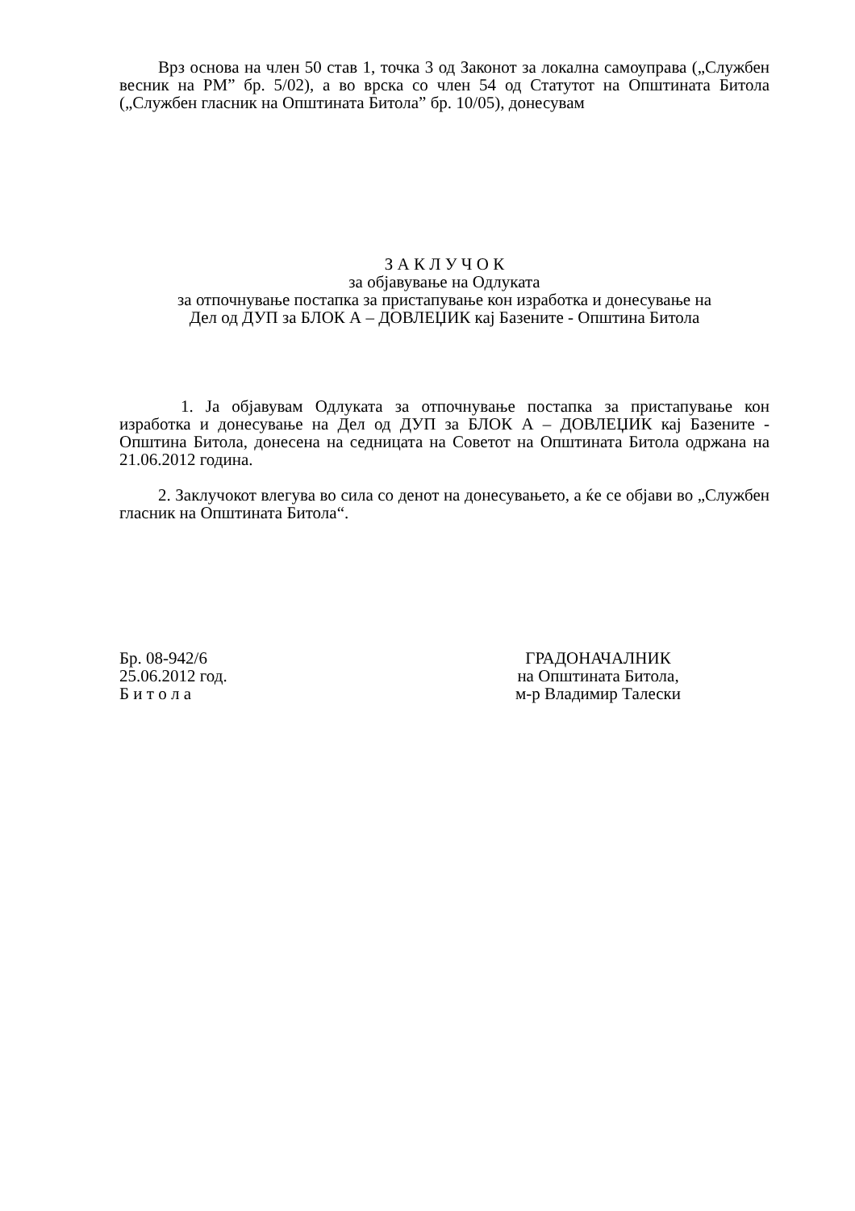Врз основа на член 50 став 1, точка 3 од Законот за локална самоуправа („Службен весник на РМ” бр. 5/02), а во врска со член 54 од Статутот на Општината Битола („Службен гласник на Општината Битола” бр. 10/05), донесувам
З А К Л У Ч О К
за објавување на Одлуката
за отпочнување постапка за пристапување кон изработка и донесување на
Дел од ДУП за БЛОК А – ДОВЛЕЏИК кај Базените - Општина Битола
1. Ја објавувам Одлуката за отпочнување постапка за пристапување кон изработка и донесување на Дел од ДУП за БЛОК А – ДОВЛЕЏИК кај Базените - Општина Битола, донесена на седницата на Советот на Општината Битола одржана на 21.06.2012 година.
2. Заклучокот влегува во сила со денот на донесувањето, а ќе се објави во „Службен гласник на Општината Битола“.
Бр. 08-942/6
25.06.2012 год.
Б и т о л а
ГРАДОНАЧАЛНИК
на Општината Битола,
м-р Владимир Талески